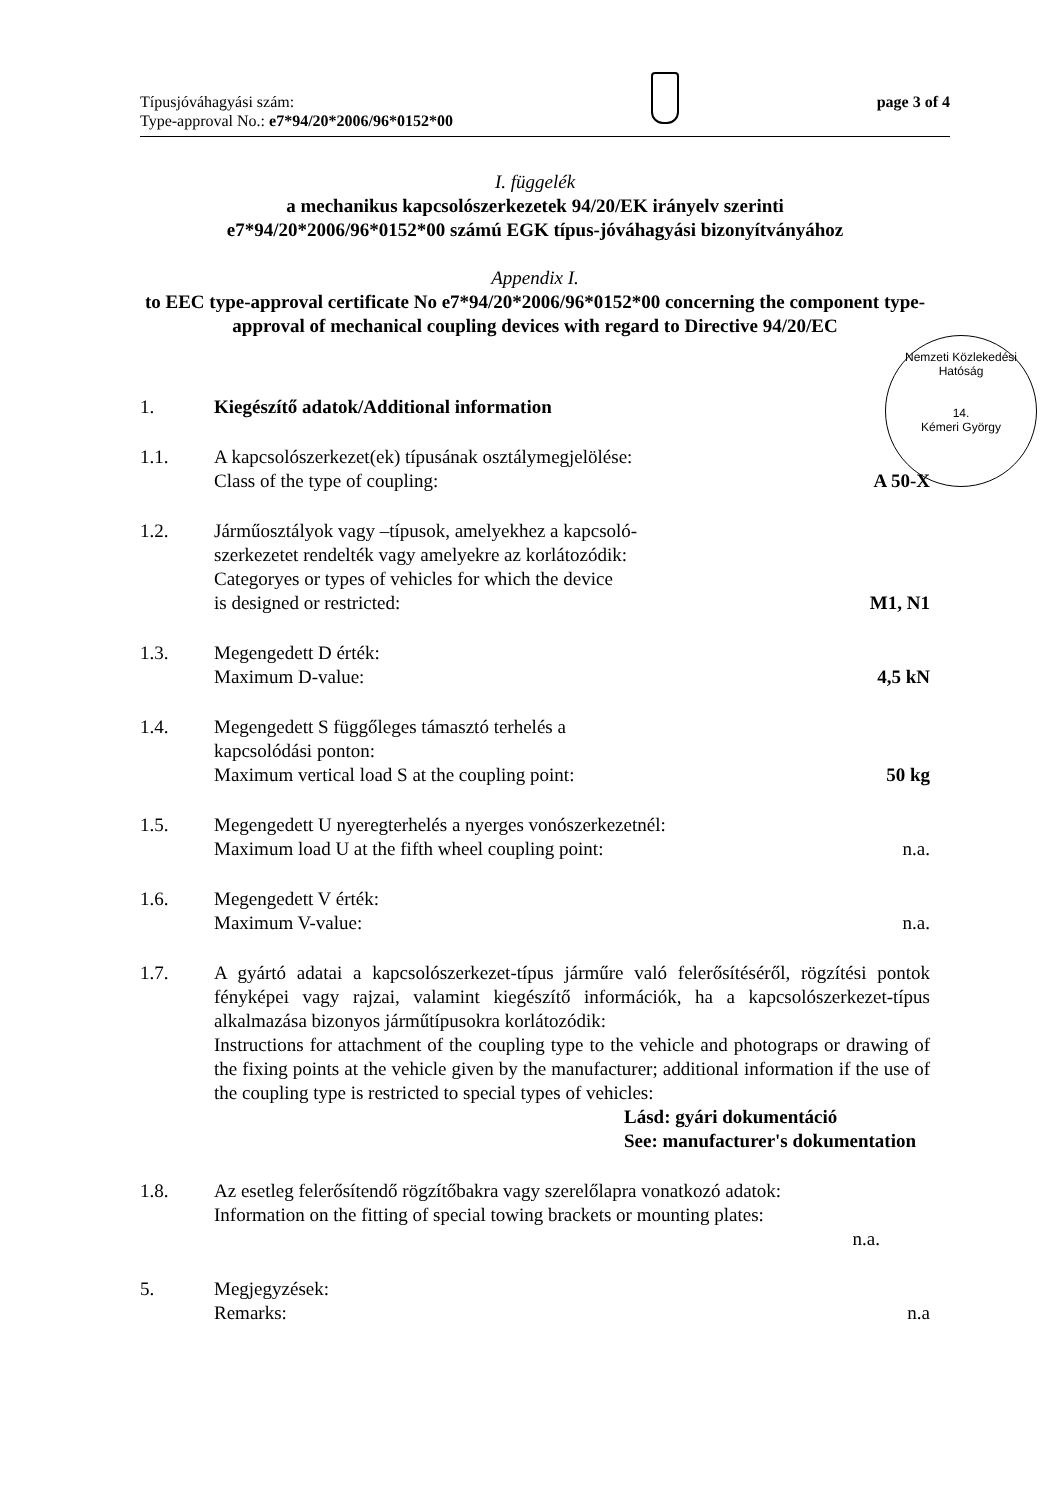Típusjóváhagyási szám:
Type-approval No.: e7*94/20*2006/96*0152*00
page 3 of 4
I. függelék
a mechanikus kapcsolószerkezetek 94/20/EK irányelv szerinti
e7*94/20*2006/96*0152*00 számú EGK típus-jóváhagyási bizonyítványához
Appendix I.
to EEC type-approval certificate No e7*94/20*2006/96*0152*00 concerning the component type-approval of mechanical coupling devices with regard to Directive 94/20/EC
Nemzeti Közlekedési Hatóság
14.
Kémeri György
1. Kiegészítő adatok/Additional information
1.1. A kapcsolószerkezet(ek) típusának osztálymegjelölése:
Class of the type of coupling:
A 50-X
1.2. Járműosztályok vagy –típusok, amelyekhez a kapcsoló-
szerkezetet rendelték vagy amelyekre az korlátozódik:
Categoryes or types of vehicles for which the device
is designed or restricted:
M1, N1
1.3. Megengedett D érték:
Maximum D-value:
4,5 kN
1.4. Megengedett S függőleges támasztó terhelés a
kapcsolódási ponton:
Maximum vertical load S at the coupling point:
50 kg
1.5. Megengedett U nyeregterhelés a nyerges vonószerkezetnél:
Maximum load U at the fifth wheel coupling point:
n.a.
1.6. Megengedett V érték:
Maximum V-value:
n.a.
1.7. A gyártó adatai a kapcsolószerkezet-típus járműre való felerősítéséről, rögzítési pontok fényképei vagy rajzai, valamint kiegészítő információk, ha a kapcsolószerkezet-típus alkalmazása bizonyos járműtípusokra korlátozódik:
Instructions for attachment of the coupling type to the vehicle and photograps or drawing of the fixing points at the vehicle given by the manufacturer; additional information if the use of the coupling type is restricted to special types of vehicles:
Lásd: gyári dokumentáció
See: manufacturer's dokumentation
1.8. Az esetleg felerősítendő rögzítőbakra vagy szerelőlapra vonatkozó adatok:
Information on the fitting of special towing brackets or mounting plates:
n.a.
5. Megjegyzések:
Remarks:
n.a